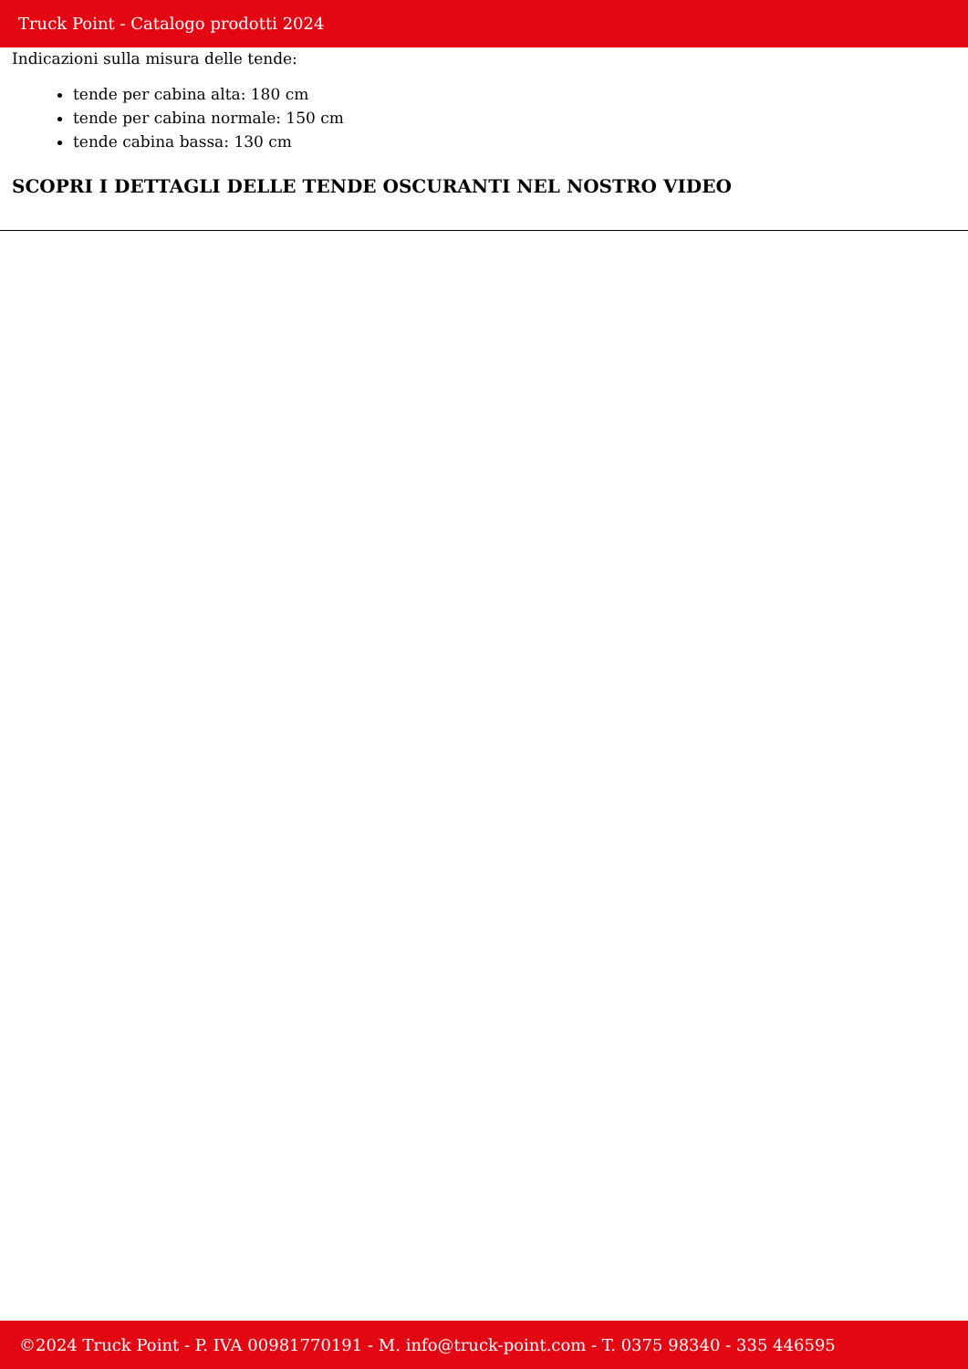Truck Point - Catalogo prodotti 2024
Indicazioni sulla misura delle tende:
tende per cabina alta: 180 cm
tende per cabina normale: 150 cm
tende cabina bassa: 130 cm
SCOPRI I DETTAGLI DELLE TENDE OSCURANTI NEL NOSTRO VIDEO
©2024 Truck Point - P. IVA 00981770191 - M. info@truck-point.com - T. 0375 98340 - 335 446595